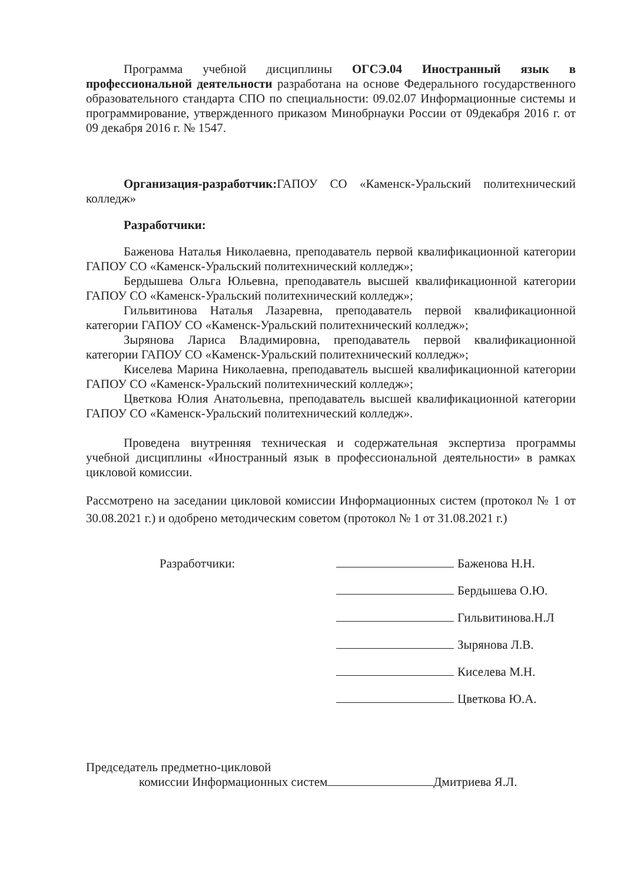Программа учебной дисциплины ОГСЭ.04 Иностранный язык в профессиональной деятельности разработана на основе Федерального государственного образовательного стандарта СПО по специальности: 09.02.07 Информационные системы и программирование, утвержденного приказом Минобрнауки России от 09декабря 2016 г. от 09 декабря 2016 г. № 1547.
Организация-разработчик: ГАПОУ СО «Каменск-Уральский политехнический колледж»
Разработчики:
Баженова Наталья Николаевна, преподаватель первой квалификационной категории ГАПОУ СО «Каменск-Уральский политехнический колледж»;
Бердышева Ольга Юльевна, преподаватель высшей квалификационной категории ГАПОУ СО «Каменск-Уральский политехнический колледж»;
Гильвитинова Наталья Лазаревна, преподаватель первой квалификационной категории ГАПОУ СО «Каменск-Уральский политехнический колледж»;
Зырянова Лариса Владимировна, преподаватель первой квалификационной категории ГАПОУ СО «Каменск-Уральский политехнический колледж»;
Киселева Марина Николаевна, преподаватель высшей квалификационной категории ГАПОУ СО «Каменск-Уральский политехнический колледж»;
Цветкова Юлия Анатольевна, преподаватель высшей квалификационной категории ГАПОУ СО «Каменск-Уральский политехнический колледж».
Проведена внутренняя техническая и содержательная экспертиза программы учебной дисциплины «Иностранный язык в профессиональной деятельности» в рамках цикловой комиссии.
Рассмотрено на заседании цикловой комиссии Информационных систем (протокол № 1 от 30.08.2021 г.) и одобрено методическим советом (протокол № 1 от 31.08.2021 г.)
Разработчики:
Баженова Н.Н.
Бердышева О.Ю.
Гильвитинова.Н.Л
Зырянова Л.В.
Киселева М.Н.
Цветкова Ю.А.
Председатель предметно-цикловой
комиссии Информационных систем Дмитриева Я.Л.